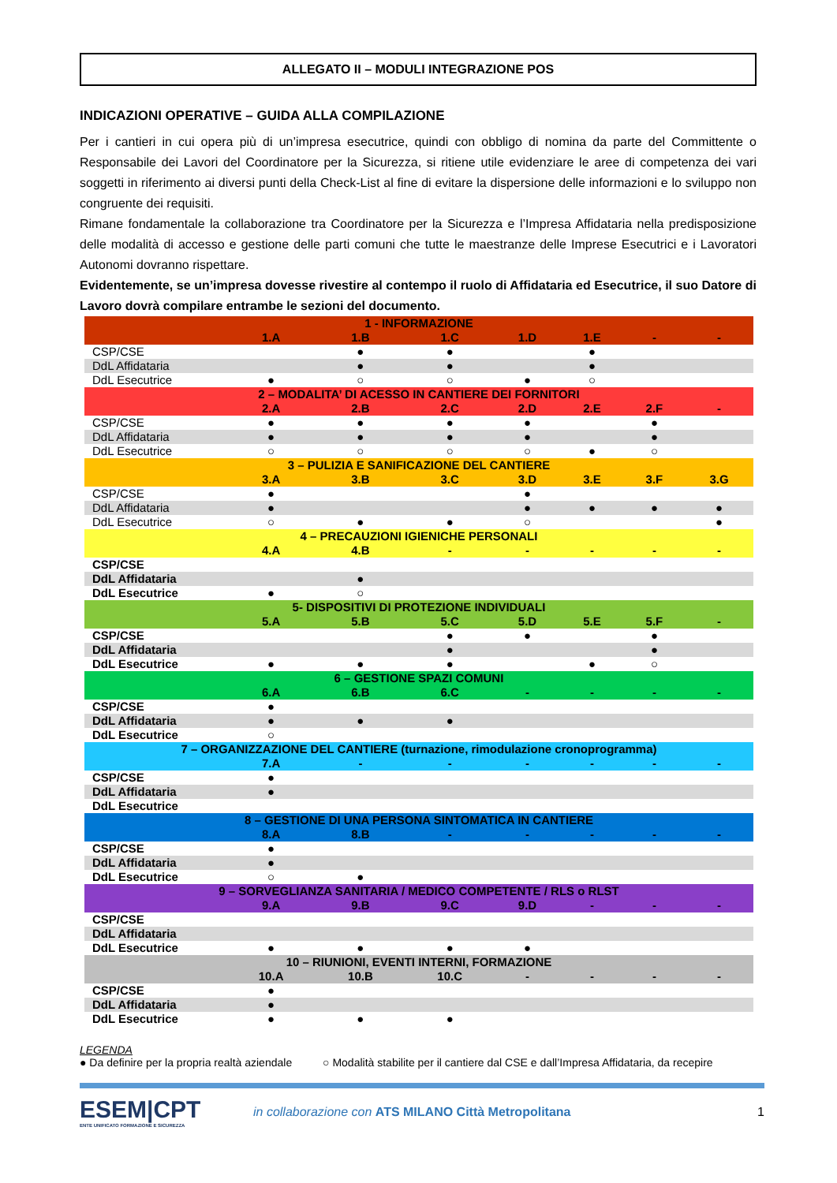ALLEGATO II – MODULI INTEGRAZIONE POS
INDICAZIONI OPERATIVE – GUIDA ALLA COMPILAZIONE
Per i cantieri in cui opera più di un’impresa esecutrice, quindi con obbligo di nomina da parte del Committente o Responsabile dei Lavori del Coordinatore per la Sicurezza, si ritiene utile evidenziare le aree di competenza dei vari soggetti in riferimento ai diversi punti della Check-List al fine di evitare la dispersione delle informazioni e lo sviluppo non congruente dei requisiti.
Rimane fondamentale la collaborazione tra Coordinatore per la Sicurezza e l’Impresa Affidataria nella predisposizione delle modalità di accesso e gestione delle parti comuni che tutte le maestranze delle Imprese Esecutrici e i Lavoratori Autonomi dovranno rispettare.
Evidentemente, se un’impresa dovesse rivestire al contempo il ruolo di Affidataria ed Esecutrice, il suo Datore di Lavoro dovrà compilare entrambe le sezioni del documento.
| 1 - INFORMAZIONE | | | | | | | |
| | 1.A | 1.B | 1.C | 1.D | 1.E | - | - |
| CSP/CSE | | ● | ● | | ● | | |
| DdL Affidataria | | ● | ● | | ● | | |
| DdL Esecutrice | ● | ○ | ○ | ● | ○ | | |
| 2 – MODALITA’ DI ACESSO IN CANTIERE DEI FORNITORI | | | | | | | |
| | 2.A | 2.B | 2.C | 2.D | 2.E | 2.F | - |
| CSP/CSE | ● | ● | ● | ● | | ● | |
| DdL Affidataria | ● | ● | ● | ● | | ● | |
| DdL Esecutrice | ○ | ○ | ○ | ○ | ● | ○ | |
| 3 – PULIZIA E SANIFICAZIONE DEL CANTIERE | | | | | | | |
| | 3.A | 3.B | 3.C | 3.D | 3.E | 3.F | 3.G |
| CSP/CSE | ● | | | ● | | | |
| DdL Affidataria | ● | | | ● | ● | ● | ● |
| DdL Esecutrice | ○ | ● | ● | ○ | | | ● |
| 4 – PRECAUZIONI IGIENICHE PERSONALI | | | | | | | |
| | 4.A | 4.B | - | - | - | - | - |
| CSP/CSE | | | | | | | |
| DdL Affidataria | | ● | | | | | |
| DdL Esecutrice | ● | ○ | | | | | |
| 5- DISPOSITIVI DI PROTEZIONE INDIVIDUALI | | | | | | | |
| | 5.A | 5.B | 5.C | 5.D | 5.E | 5.F | - |
| CSP/CSE | | | ● | ● | | ● | |
| DdL Affidataria | | | ● | | | ● | |
| DdL Esecutrice | ● | ● | ● | | ● | ○ | |
| 6 – GESTIONE SPAZI COMUNI | | | | | | | |
| | 6.A | 6.B | 6.C | - | - | - | - |
| CSP/CSE | ● | | | | | | |
| DdL Affidataria | ● | ● | ● | | | | |
| DdL Esecutrice | ○ | | | | | | |
| 7 – ORGANIZZAZIONE DEL CANTIERE (turnazione, rimodulazione cronoprogramma) | | | | | | | |
| | 7.A | - | - | - | - | - | - |
| CSP/CSE | ● | | | | | | |
| DdL Affidataria | ● | | | | | | |
| DdL Esecutrice | | | | | | | |
| 8 – GESTIONE DI UNA PERSONA SINTOMATICA IN CANTIERE | | | | | | | |
| | 8.A | 8.B | - | - | - | - | - |
| CSP/CSE | ● | | | | | | |
| DdL Affidataria | ● | | | | | | |
| DdL Esecutrice | ○ | ● | | | | | |
| 9 – SORVEGLIANZA SANITARIA / MEDICO COMPETENTE / RLS o RLST | | | | | | | |
| | 9.A | 9.B | 9.C | 9.D | - | - | - |
| CSP/CSE | | | | | | | |
| DdL Affidataria | | | | | | | |
| DdL Esecutrice | ● | ● | ● | ● | | | |
| 10 – RIUNIONI, EVENTI INTERNI, FORMAZIONE | | | | | | | |
| | 10.A | 10.B | 10.C | - | - | - | - |
| CSP/CSE | ● | | | | | | |
| DdL Affidataria | ● | | | | | | |
| DdL Esecutrice | ● | ● | ● | | | | |
LEGENDA
● Da definire per la propria realtà aziendale ○ Modalità stabilite per il cantiere dal CSE e dall’Impresa Affidataria, da recepire
ESEM|CPT
ENTE UNIFICATO FORMAZIONE E SICUREZZA
in collaborazione con ATS MILANO Città Metropolitana
1